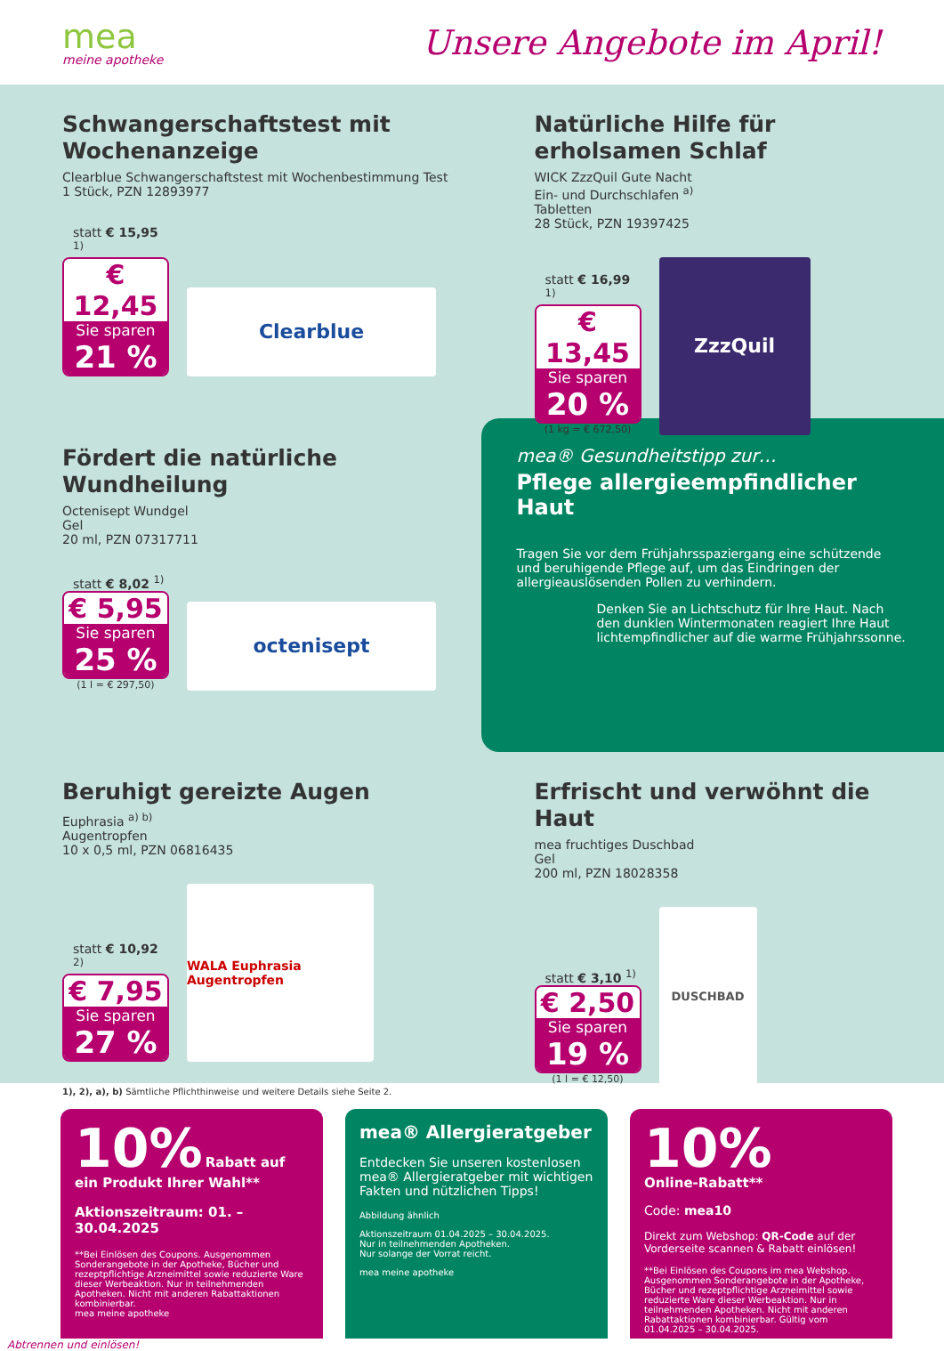mea
meine apotheke
Unsere Angebote im April!
Schwangerschaftstest mit Wochenanzeige
Clearblue Schwangerschaftstest mit Wochenbestimmung Test
1 Stück, PZN 12893977
statt € 15,95 <sup>1)</sup>
€ 12,45
Sie sparen
21 %
Clearblue
Natürliche Hilfe für erholsamen Schlaf
WICK ZzzQuil Gute Nacht
Ein- und Durchschlafen <sup>a)</sup>
Tabletten
28 Stück, PZN 19397425
statt € 16,99 <sup>1)</sup>
€ 13,45
Sie sparen
20 %
(1 kg = € 672,50)
ZzzQuil
Fördert die natürliche Wundheilung
Octenisept Wundgel
Gel
20 ml, PZN 07317711
statt € 8,02 <sup>1)</sup>
€ 5,95
Sie sparen
25 %
(1 l = € 297,50)
octenisept
mea® Gesundheitstipp zur…
Pflege allergieempfindlicher Haut
Tragen Sie vor dem Frühjahrsspaziergang eine schützende und beruhigende Pflege auf, um das Eindringen der allergieauslösenden Pollen zu verhindern.
Denken Sie an Lichtschutz für Ihre Haut. Nach den dunklen Wintermonaten reagiert Ihre Haut lichtempfindlicher auf die warme Frühjahrssonne.
Beruhigt gereizte Augen
Euphrasia <sup>a) b)</sup>
Augentropfen
10 x 0,5 ml, PZN 06816435
statt € 10,92 <sup>2)</sup>
€ 7,95
Sie sparen
27 %
WALA Euphrasia Augentropfen
Erfrischt und verwöhnt die Haut
mea fruchtiges Duschbad
Gel
200 ml, PZN 18028358
statt € 3,10 <sup>1)</sup>
€ 2,50
Sie sparen
19 %
(1 l = € 12,50)
DUSCHBAD
1), 2), a), b) Sämtliche Pflichthinweise und weitere Details siehe Seite 2.
10% Rabatt auf ein Produkt Ihrer Wahl**
Aktionszeitraum: 01. – 30.04.2025
**Bei Einlösen des Coupons. Ausgenommen Sonderangebote in der Apotheke, Bücher und rezeptpflichtige Arzneimittel sowie reduzierte Ware dieser Werbeaktion. Nur in teilnehmenden Apotheken. Nicht mit anderen Rabattaktionen kombinierbar.
mea meine apotheke
mea® Allergieratgeber
Entdecken Sie unseren kostenlosen mea® Allergieratgeber mit wichtigen Fakten und nützlichen Tipps!
Abbildung ähnlich
Aktionszeitraum 01.04.2025 – 30.04.2025.
Nur in teilnehmenden Apotheken.
Nur solange der Vorrat reicht.
mea meine apotheke
10%
Online-Rabatt**
Code: mea10
Direkt zum Webshop: QR-Code auf der Vorderseite scannen & Rabatt einlösen!
**Bei Einlösen des Coupons im mea Webshop. Ausgenommen Sonderangebote in der Apotheke, Bücher und rezeptpflichtige Arzneimittel sowie reduzierte Ware dieser Werbeaktion. Nur in teilnehmenden Apotheken. Nicht mit anderen Rabattaktionen kombinierbar. Gültig vom 01.04.2025 – 30.04.2025.
Abtrennen und einlösen!